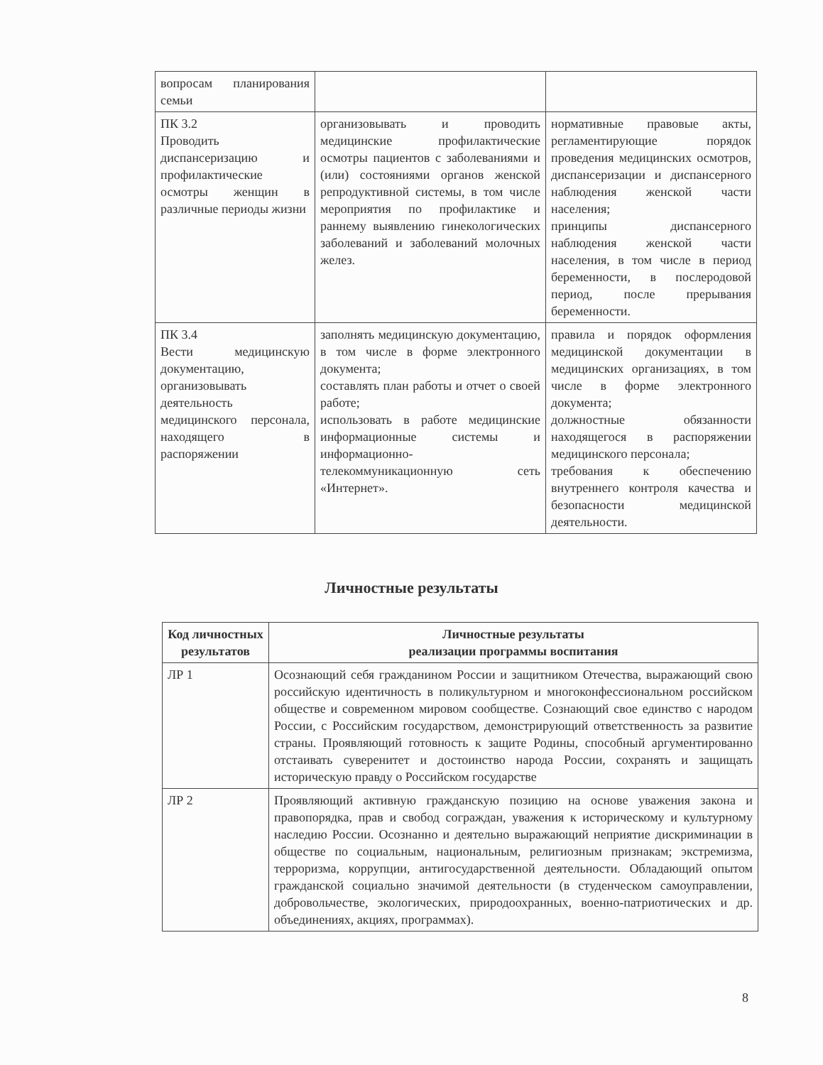| вопросам планирования семьи | | |
| ПК 3.2 Проводить диспансеризацию и профилактические осмотры женщин в различные периоды жизни | организовывать и проводить медицинские профилактические осмотры пациентов с заболеваниями и (или) состояниями органов женской репродуктивной системы, в том числе мероприятия по профилактике и раннему выявлению гинекологических заболеваний и заболеваний молочных желез. | нормативные правовые акты, регламентирующие порядок проведения медицинских осмотров, диспансеризации и диспансерного наблюдения женской части населения; принципы диспансерного наблюдения женской части населения, в том числе в период беременности, в послеродовой период, после прерывания беременности. |
| ПК 3.4 Вести медицинскую документацию, организовывать деятельность медицинского персонала, находящего в распоряжении | заполнять медицинскую документацию, в том числе в форме электронного документа; составлять план работы и отчет о своей работе; использовать в работе медицинские информационные системы и информационно-телекоммуникационную сеть «Интернет». | правила и порядок оформления медицинской документации в медицинских организациях, в том числе в форме электронного документа; должностные обязанности находящегося в распоряжении медицинского персонала; требования к обеспечению внутреннего контроля качества и безопасности медицинской деятельности. |
Личностные результаты
| Код личностных результатов | Личностные результаты реализации программы воспитания |
| --- | --- |
| ЛР 1 | Осознающий себя гражданином России и защитником Отечества, выражающий свою российскую идентичность в поликультурном и многоконфессиональном российском обществе и современном мировом сообществе. Сознающий свое единство с народом России, с Российским государством, демонстрирующий ответственность за развитие страны. Проявляющий готовность к защите Родины, способный аргументированно отстаивать суверенитет и достоинство народа России, сохранять и защищать историческую правду о Российском государстве |
| ЛР 2 | Проявляющий активную гражданскую позицию на основе уважения закона и правопорядка, прав и свобод сограждан, уважения к историческому и культурному наследию России. Осознанно и деятельно выражающий неприятие дискриминации в обществе по социальным, национальным, религиозным признакам; экстремизма, терроризма, коррупции, антигосударственной деятельности. Обладающий опытом гражданской социально значимой деятельности (в студенческом самоуправлении, добровольчестве, экологических, природоохранных, военно-патриотических и др. объединениях, акциях, программах). |
8